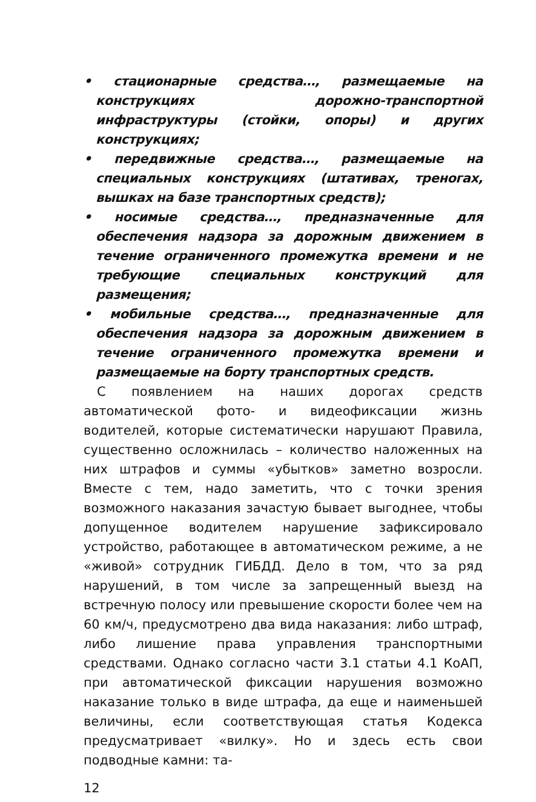• стационарные средства…, размещаемые на конструкциях дорожно-транспортной инфраструктуры (стойки, опоры) и других конструкциях;
• передвижные средства…, размещаемые на специальных конструкциях (штативах, треногах, вышках на базе транспортных средств);
• носимые средства…, предназначенные для обеспечения надзора за дорожным движением в течение ограниченного промежутка времени и не требующие специальных конструкций для размещения;
• мобильные средства…, предназначенные для обеспечения надзора за дорожным движением в течение ограниченного промежутка времени и размещаемые на борту транспортных средств.
С появлением на наших дорогах средств автоматической фото- и видеофиксации жизнь водителей, которые систематически нарушают Правила, существенно осложнилась – количество наложенных на них штрафов и суммы «убытков» заметно возросли. Вместе с тем, надо заметить, что с точки зрения возможного наказания зачастую бывает выгоднее, чтобы допущенное водителем нарушение зафиксировало устройство, работающее в автоматическом режиме, а не «живой» сотрудник ГИБДД. Дело в том, что за ряд нарушений, в том числе за запрещенный выезд на встречную полосу или превышение скорости более чем на 60 км/ч, предусмотрено два вида наказания: либо штраф, либо лишение права управления транспортными средствами. Однако согласно части 3.1 статьи 4.1 КоАП, при автоматической фиксации нарушения возможно наказание только в виде штрафа, да еще и наименьшей величины, если соответствующая статья Кодекса предусматривает «вилку». Но и здесь есть свои подводные камни: та-
12